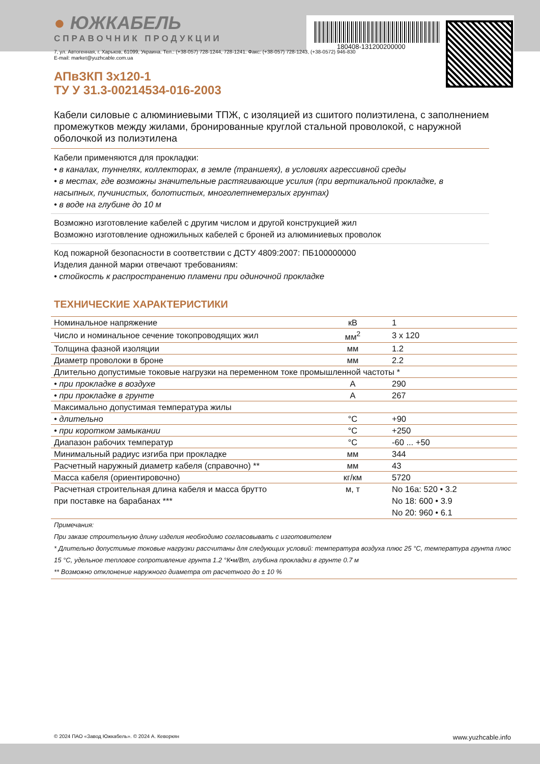180408-131200200000
● ЮЖКАБЕЛЬ
СПРАВОЧНИК ПРОДУКЦИИ
7, ул. Автогенная, г. Харьков, 61099, Украина. Тел.: (+38-057) 728-1244, 728-1241. Факс: (+38-057) 728-1243, (+38-0572) 946-830
E-mail: market@yuzhcable.com.ua
АПвЗКП 3х120-1
ТУ У 31.3-00214534-016-2003
Кабели силовые с алюминиевыми ТПЖ, с изоляцией из сшитого полиэтилена, с заполнением промежутков между жилами, бронированные круглой стальной проволокой, с наружной оболочкой из полиэтилена
Кабели применяются для прокладки:
• в каналах, туннелях, коллекторах, в земле (траншеях), в условиях агрессивной среды
• в местах, где возможны значительные растягивающие усилия (при вертикальной прокладке, в насыпных, пучинистых, болотистых, многолетнемерзлых грунтах)
• в воде на глубине до 10 м
Возможно изготовление кабелей с другим числом и другой конструкцией жил
Возможно изготовление одножильных кабелей с броней из алюминиевых проволок
Код пожарной безопасности в соответствии с ДСТУ 4809:2007: ПБ100000000
Изделия данной марки отвечают требованиям:
• стойкость к распространению пламени при одиночной прокладке
ТЕХНИЧЕСКИЕ ХАРАКТЕРИСТИКИ
| Номинальное напряжение | кВ | 1 |
| Число и номинальное сечение токопроводящих жил | мм<sup>2</sup> | 3 x 120 |
| Толщина фазной изоляции | мм | 1.2 |
| Диаметр проволоки в броне | мм | 2.2 |
| Длительно допустимые токовые нагрузки на переменном токе промышленной частоты * | | |
| • при прокладке в воздухе | А | 290 |
| • при прокладке в грунте | А | 267 |
| Максимально допустимая температура жилы | | |
| • длительно | °С | +90 |
| • при коротком замыкании | °С | +250 |
| Диапазон рабочих температур | °С | -60 ... +50 |
| Минимальный радиус изгиба при прокладке | мм | 344 |
| Расчетный наружный диаметр кабеля (справочно) ** | мм | 43 |
| Масса кабеля (ориентировочно) | кг/км | 5720 |
| Расчетная строительная длина кабеля и масса брутто при поставке на барабанах *** | м, т | No 16a: 520 • 3.2 No 18: 600 • 3.9 No 20: 960 • 6.1 |
Примечания:
При заказе строительную длину изделия необходимо согласовывать с изготовителем
* Длительно допустимые токовые нагрузки рассчитаны для следующих условий: температура воздуха плюс 25 °С, температура грунта плюс 15 °С, удельное тепловое сопротивление грунта 1.2 °К•м/Вт, глубина прокладки в грунте 0.7 м
** Возможно отклонение наружного диаметра от расчетного до ± 10 %
© 2024 ПАО «Завод Южкабель». © 2024 А. Кеворкян www.yuzhcable.info